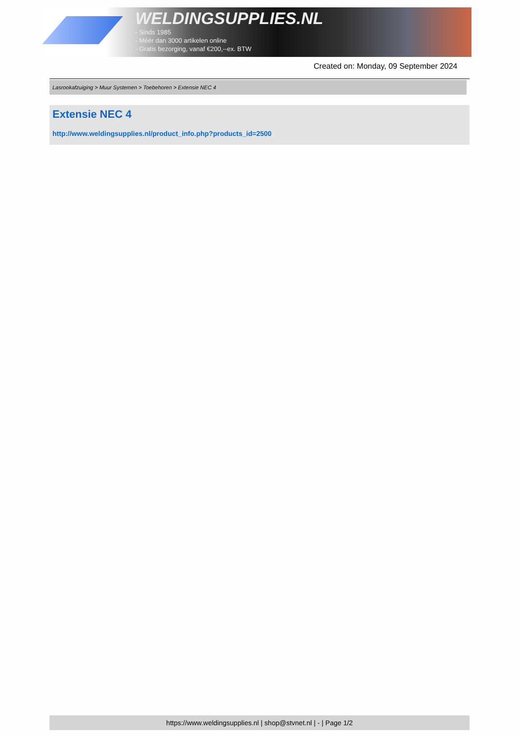WELDINGSUPPLIES.NL
- Sinds 1985
- Méér dan 3000 artikelen online
- Gratis bezorging, vanaf €200,--ex. BTW
Created on: Monday, 09 September 2024
Lasrookafzuiging > Muur Systemen > Toebehoren > Extensie NEC 4
Extensie NEC 4
http://www.weldingsupplies.nl/product_info.php?products_id=2500
https://www.weldingsupplies.nl | shop@stvnet.nl | - | Page 1/2